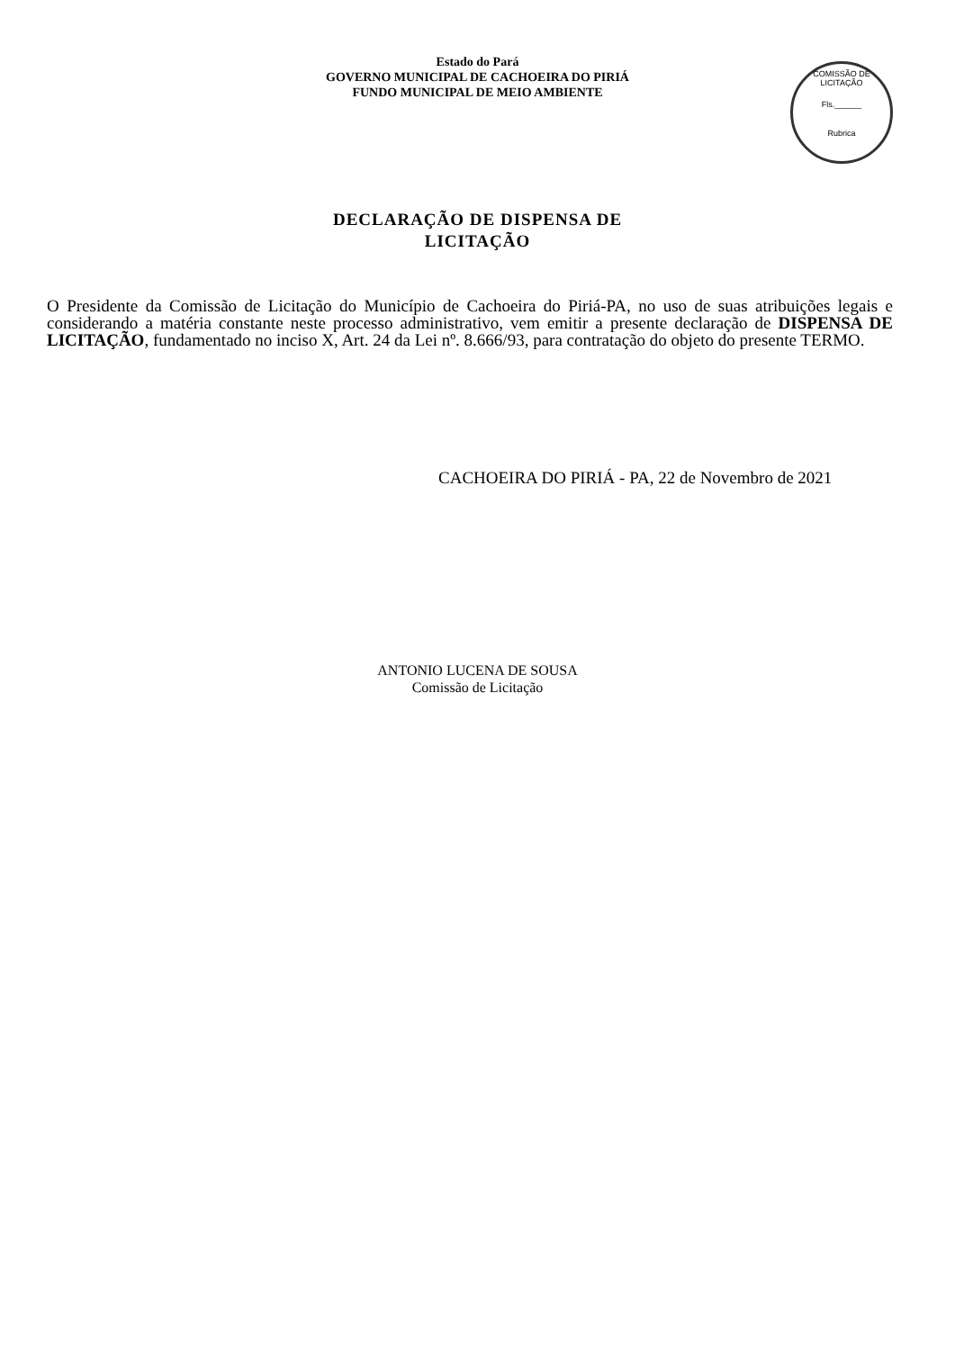Estado do Pará
GOVERNO MUNICIPAL DE CACHOEIRA DO PIRIÁ
FUNDO MUNICIPAL DE MEIO AMBIENTE
COMISSÃO DE LICITAÇÃO
Fls.______
Rubrica
DECLARAÇÃO DE DISPENSA DE
LICITAÇÃO
O Presidente da Comissão de Licitação do Município de Cachoeira do Piriá-PA, no uso de suas atribuições legais e considerando a matéria constante neste processo administrativo, vem emitir a presente declaração de DISPENSA DE LICITAÇÃO, fundamentado no inciso X, Art. 24 da Lei nº. 8.666/93, para contratação do objeto do presente TERMO.
CACHOEIRA DO PIRIÁ - PA, 22 de Novembro de 2021
ANTONIO LUCENA DE SOUSA
Comissão de Licitação